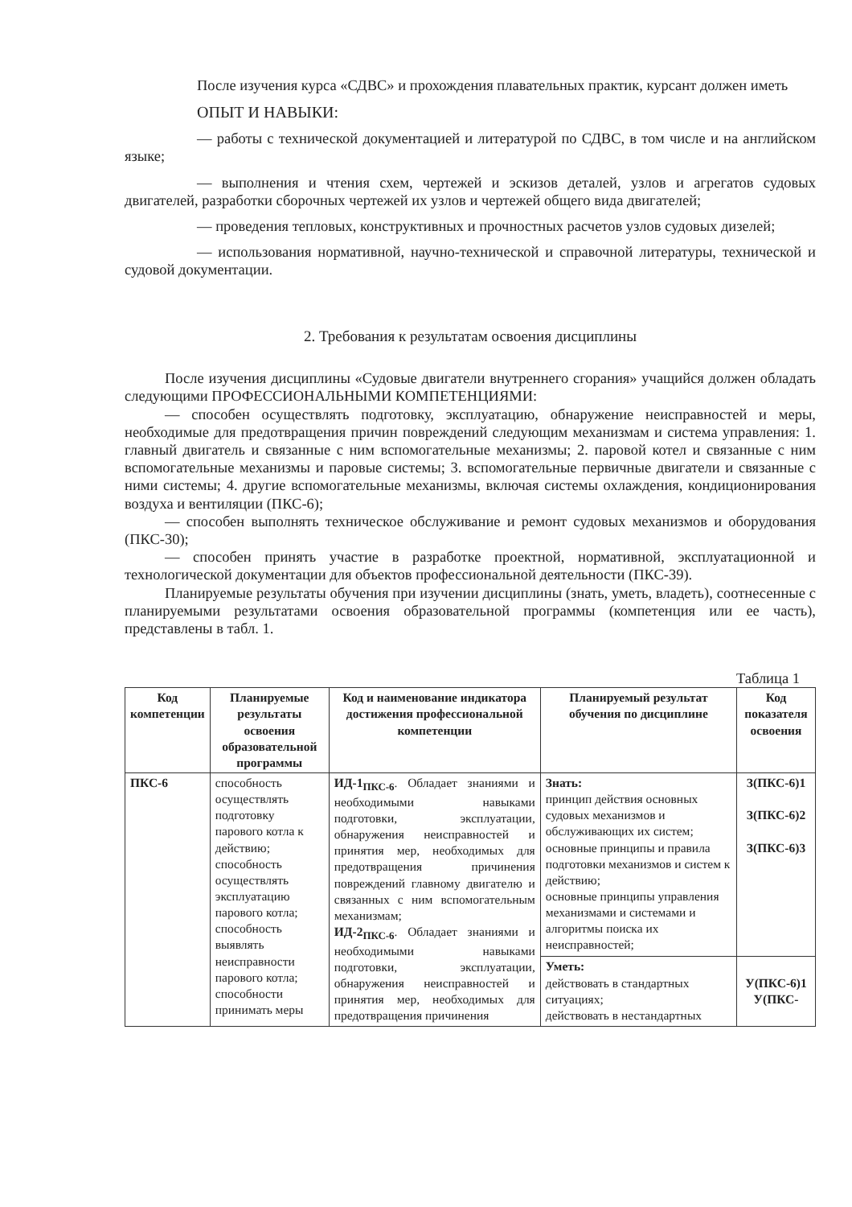После изучения курса «СДВС» и прохождения плавательных практик, курсант должен иметь
ОПЫТ И НАВЫКИ:
— работы с технической документацией и литературой по СДВС, в том числе и на английском языке;
— выполнения и чтения схем, чертежей и эскизов деталей, узлов и агрегатов судовых двигателей, разработки сборочных чертежей их узлов и чертежей общего вида двигателей;
— проведения тепловых, конструктивных и прочностных расчетов узлов судовых дизелей;
— использования нормативной, научно-технической и справочной литературы, технической и судовой документации.
2. Требования к результатам освоения дисциплины
После изучения дисциплины «Судовые двигатели внутреннего сгорания» учащийся должен обладать следующими ПРОФЕССИОНАЛЬНЫМИ КОМПЕТЕНЦИЯМИ:
— способен осуществлять подготовку, эксплуатацию, обнаружение неисправностей и меры, необходимые для предотвращения причин повреждений следующим механизмам и система управления: 1. главный двигатель и связанные с ним вспомогательные механизмы; 2. паровой котел и связанные с ним вспомогательные механизмы и паровые системы; 3. вспомогательные первичные двигатели и связанные с ними системы; 4. другие вспомогательные механизмы, включая системы охлаждения, кондиционирования воздуха и вентиляции (ПКС-6);
— способен выполнять техническое обслуживание и ремонт судовых механизмов и оборудования (ПКС-30);
— способен принять участие в разработке проектной, нормативной, эксплуатационной и технологической документации для объектов профессиональной деятельности (ПКС-39).
Планируемые результаты обучения при изучении дисциплины (знать, уметь, владеть), соотнесенные с планируемыми результатами освоения образовательной программы (компетенция или ее часть), представлены в табл. 1.
Таблица 1
| Код компетенции | Планируемые результаты освоения образовательной программы | Код и наименование индикатора достижения профессиональной компетенции | Планируемый результат обучения по дисциплине | Код показателя освоения |
| --- | --- | --- | --- | --- |
| ПКС-6 | способность осуществлять подготовку парового котла к действию; способность осуществлять эксплуатацию парового котла; способность выявлять неисправности парового котла; способности принимать меры | ИД-1<sub>ПКС-6</sub> . Обладает знаниями и необходимыми навыками подготовки, эксплуатации, обнаружения неисправностей и принятия мер, необходимых для предотвращения причинения повреждений главному двигателю и связанных с ним вспомогательным механизмам; ИД-2<sub>ПКС-6</sub> . Обладает знаниями и необходимыми навыками подготовки, эксплуатации, обнаружения неисправностей и принятия мер, необходимых для предотвращения причинения | Знать: принцип действия основных судовых механизмов и обслуживающих их систем; основные принципы и правила подготовки механизмов и систем к действию; основные принципы управления механизмами и системами и алгоритмы поиска их неисправностей; | З(ПКС-6)1 З(ПКС-6)2 З(ПКС-6)3 |
| | | | Уметь: действовать в стандартных ситуациях; действовать в нестандартных | У(ПКС-6)1 У(ПКС- |